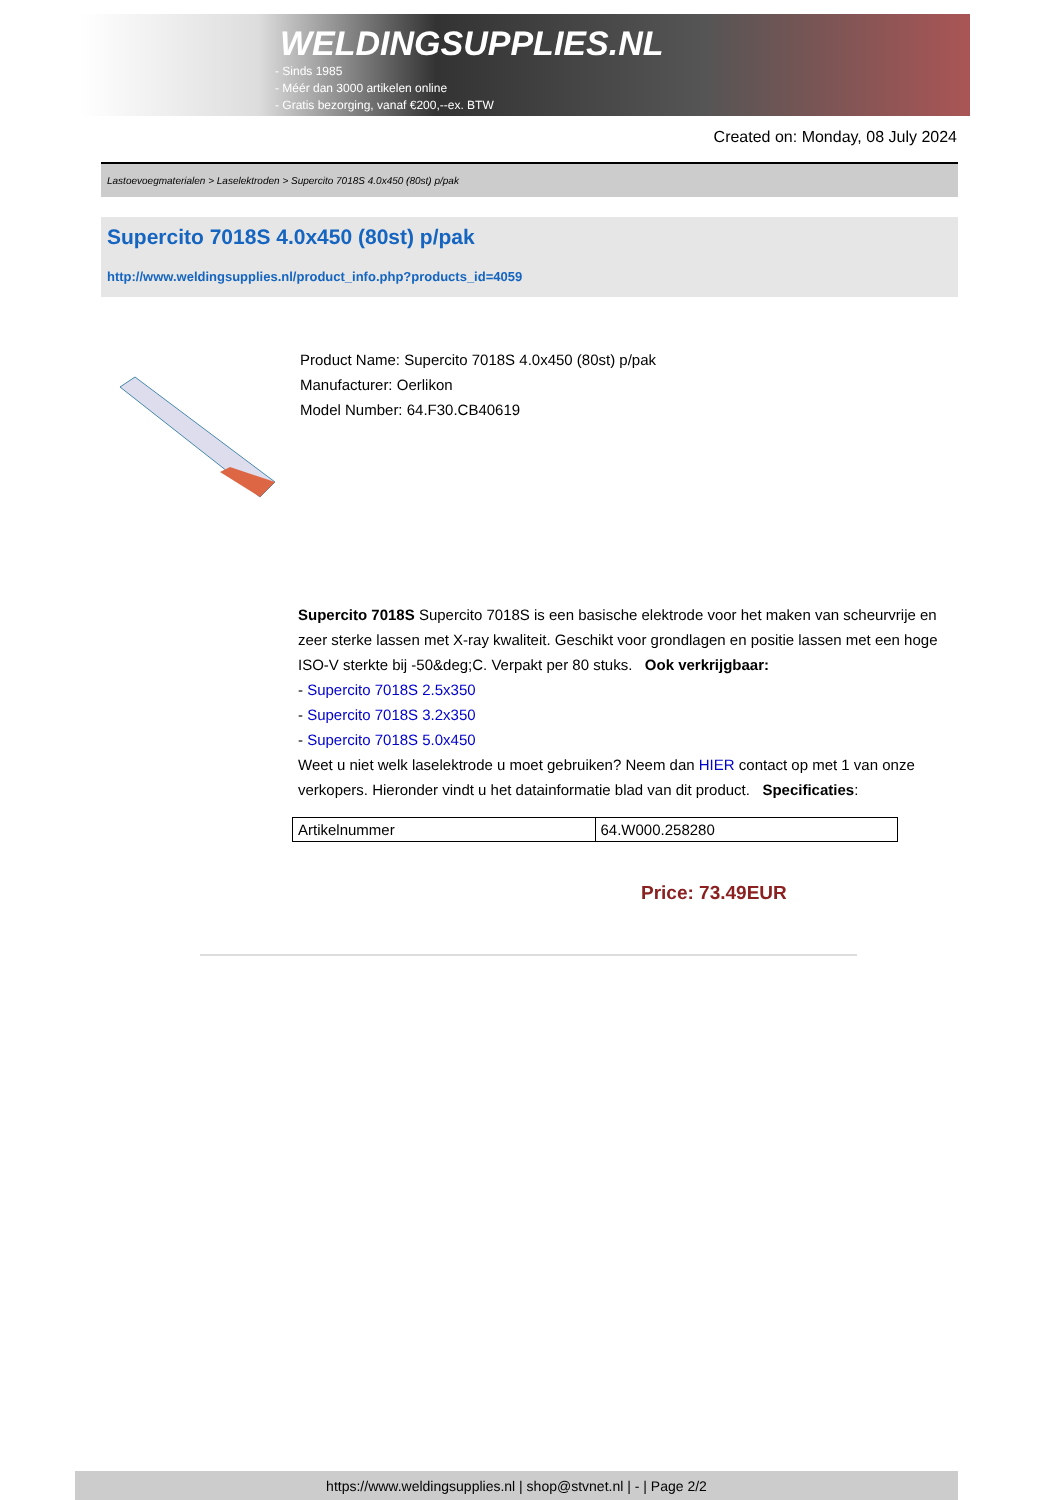WELDINGSUPPLIES.NL
- Sinds 1985
- Méér dan 3000 artikelen online
- Gratis bezorging, vanaf €200,--ex. BTW
Created on: Monday, 08 July 2024
Lastoevoegmaterialen > Laselektroden > Supercito 7018S 4.0x450 (80st) p/pak
Supercito 7018S 4.0x450 (80st) p/pak
http://www.weldingsupplies.nl/product_info.php?products_id=4059
Product Name: Supercito 7018S 4.0x450 (80st) p/pak
Manufacturer: Oerlikon
Model Number: 64.F30.CB40619
Supercito 7018S Supercito 7018S is een basische elektrode voor het maken van scheurvrije en zeer sterke lassen met X-ray kwaliteit. Geschikt voor grondlagen en positie lassen met een hoge ISO-V sterkte bij -50&deg;C. Verpakt per 80 stuks. Ook verkrijgbaar:
- Supercito 7018S 2.5x350
- Supercito 7018S 3.2x350
- Supercito 7018S 5.0x450
Weet u niet welk laselektrode u moet gebruiken? Neem dan HIER contact op met 1 van onze verkopers. Hieronder vindt u het datainformatie blad van dit product. Specificaties:
| Artikelnummer | 64.W000.258280 |
Price: 73.49EUR
https://www.weldingsupplies.nl | shop@stvnet.nl | - | Page 2/2